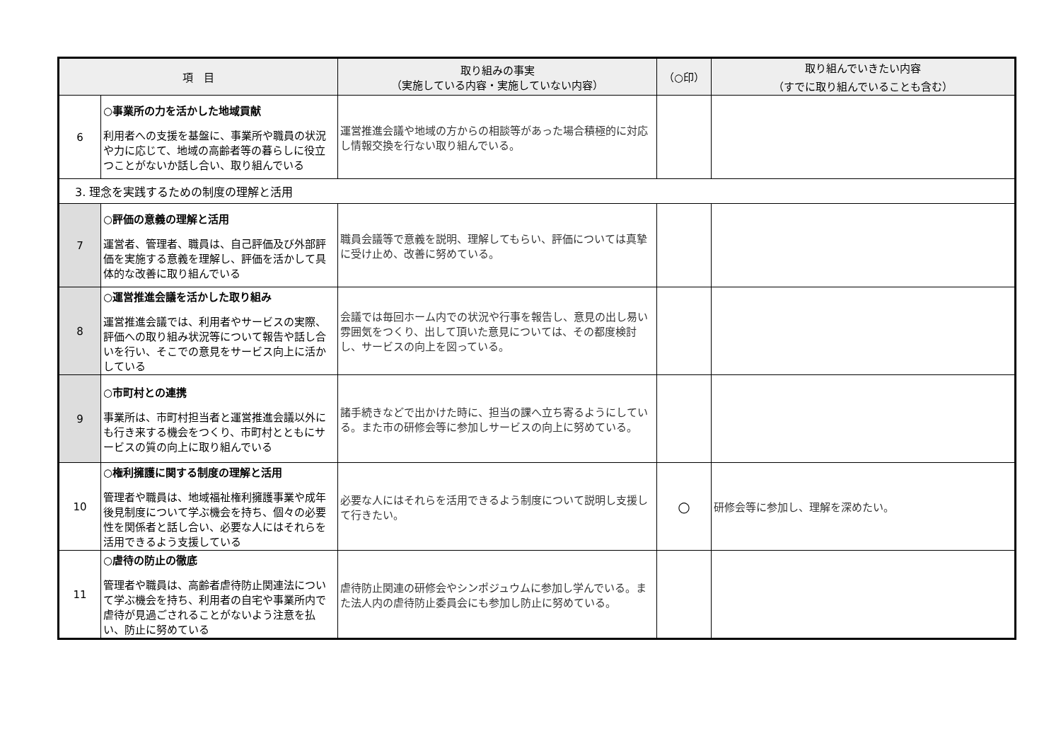| 項 目 | | 取り組みの事実 （実施している内容・実施していない内容） | （○印） | 取り組んでいきたい内容 （すでに取り組んでいることも含む） |
| --- | --- | --- | --- | --- |
| 6 | ○事業所の力を活かした地域貢献 利用者への支援を基盤に、事業所や職員の状況や力に応じて、地域の高齢者等の暮らしに役立つことがないか話し合い、取り組んでいる | 運営推進会議や地域の方からの相談等があった場合積極的に対応し情報交換を行ない取り組んでいる。 | | |
| 3. 理念を実践するための制度の理解と活用 | | | | |
| 7 | ○評価の意義の理解と活用 運営者、管理者、職員は、自己評価及び外部評価を実施する意義を理解し、評価を活かして具体的な改善に取り組んでいる | 職員会議等で意義を説明、理解してもらい、評価については真摯に受け止め、改善に努めている。 | | |
| 8 | ○運営推進会議を活かした取り組み 運営推進会議では、利用者やサービスの実際、評価への取り組み状況等について報告や話し合いを行い、そこでの意見をサービス向上に活かしている | 会議では毎回ホーム内での状況や行事を報告し、意見の出し易い雰囲気をつくり、出して頂いた意見については、その都度検討し、サービスの向上を図っている。 | | |
| 9 | ○市町村との連携 事業所は、市町村担当者と運営推進会議以外にも行き来する機会をつくり、市町村とともにサービスの質の向上に取り組んでいる | 諸手続きなどで出かけた時に、担当の課へ立ち寄るようにしている。また市の研修会等に参加しサービスの向上に努めている。 | | |
| 10 | ○権利擁護に関する制度の理解と活用 管理者や職員は、地域福祉権利擁護事業や成年後見制度について学ぶ機会を持ち、個々の必要性を関係者と話し合い、必要な人にはそれらを活用できるよう支援している | 必要な人にはそれらを活用できるよう制度について説明し支援して行きたい。 | ○ | 研修会等に参加し、理解を深めたい。 |
| 11 | ○虐待の防止の徹底 管理者や職員は、高齢者虐待防止関連法について学ぶ機会を持ち、利用者の自宅や事業所内で虐待が見過ごされることがないよう注意を払い、防止に努めている | 虐待防止関連の研修会やシンポジュウムに参加し学んでいる。また法人内の虐待防止委員会にも参加し防止に努めている。 | | |